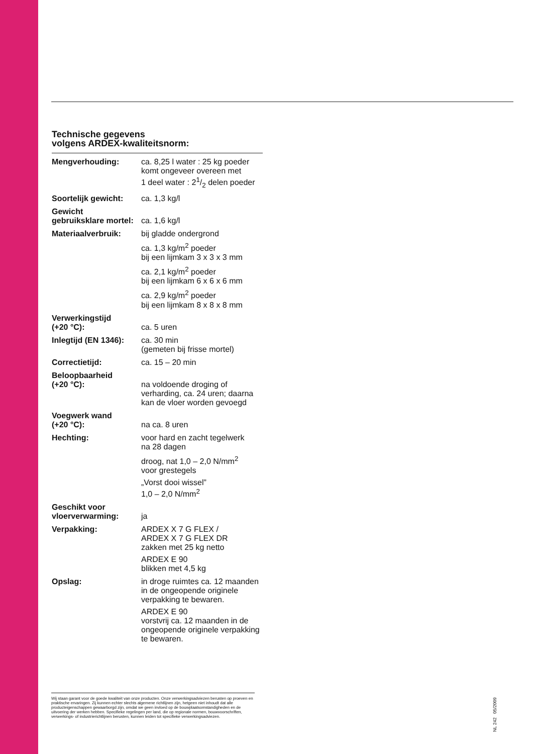Technische gegevens
volgens ARDEX-kwaliteitsnorm:
| Mengverhouding: | ca. 8,25 l water : 25 kg poeder komt ongeveer overeen met 1 deel water : 21/2 delen poeder |
| Soortelijk gewicht: | ca. 1,3 kg/l |
| Gewicht gebruiksklare mortel: | ca. 1,6 kg/l |
| Materiaalverbruik: | bij gladde ondergrond |
| | ca. 1,3 kg/m<sup>2</sup> poeder bij een lijmkam 3 x 3 x 3 mm |
| | ca. 2,1 kg/m<sup>2</sup> poeder bij een lijmkam 6 x 6 x 6 mm |
| | ca. 2,9 kg/m<sup>2</sup> poeder bij een lijmkam 8 x 8 x 8 mm |
| Verwerkingstijd (+20 °C): | ca. 5 uren |
| Inlegtijd (EN 1346): | ca. 30 min (gemeten bij frisse mortel) |
| Correctietijd: | ca. 15 – 20 min |
| Beloopbaarheid (+20 °C): | na voldoende droging of verharding, ca. 24 uren; daarna kan de vloer worden gevoegd |
| Voegwerk wand (+20 °C): | na ca. 8 uren |
| Hechting: | voor hard en zacht tegelwerk na 28 dagen |
| | droog, nat 1,0 – 2,0 N/mm<sup>2</sup> voor grestegels |
| | „Vorst dooi wissel” 1,0 – 2,0 N/mm<sup>2</sup> |
| Geschikt voor vloerverwarming: | ja |
| Verpakking: | ARDEX X 7 G FLEX / ARDEX X 7 G FLEX DR zakken met 25 kg netto |
| | ARDEX E 90 blikken met 4,5 kg |
| Opslag: | in droge ruimtes ca. 12 maanden in de ongeopende originele verpakking te bewaren. |
| | ARDEX E 90 vorstvrij ca. 12 maanden in de ongeopende originele verpakking te bewaren. |
Wij staan garant voor de goede kwaliteit van onze producten. Onze verwerkingsadviezen berusten op proeven en praktische ervaringen. Zij kunnen echter slechts algemene richtlijnen zijn, hetgeen niet inhoudt dat alle producteigenschappen gewaarborgd zijn, omdat we geen invloed op de bouwplaatsomstandigheden en de uitvoering der werken hebben. Specifieke regelingen per land, die op regionale normen, bouwvoorschriften, verwerkings- of industrierichtlijnen berusten, kunnen leiden tot specifieke verwerkingsadviezen.
NL 242 05/2009